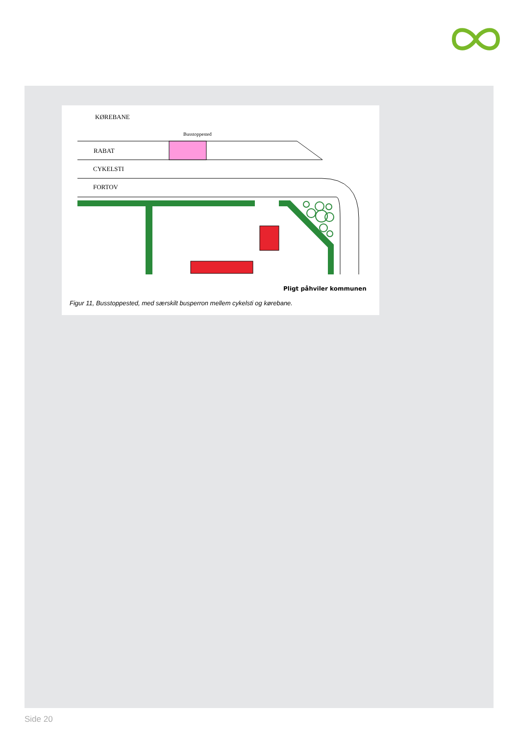KØREBANE
Busstoppested
RABAT
CYKELSTI
FORTOV
Pligt påhviler kommunen
Figur 11, Busstoppested, med særskilt busperron mellem cykelsti og kørebane.
Side 20